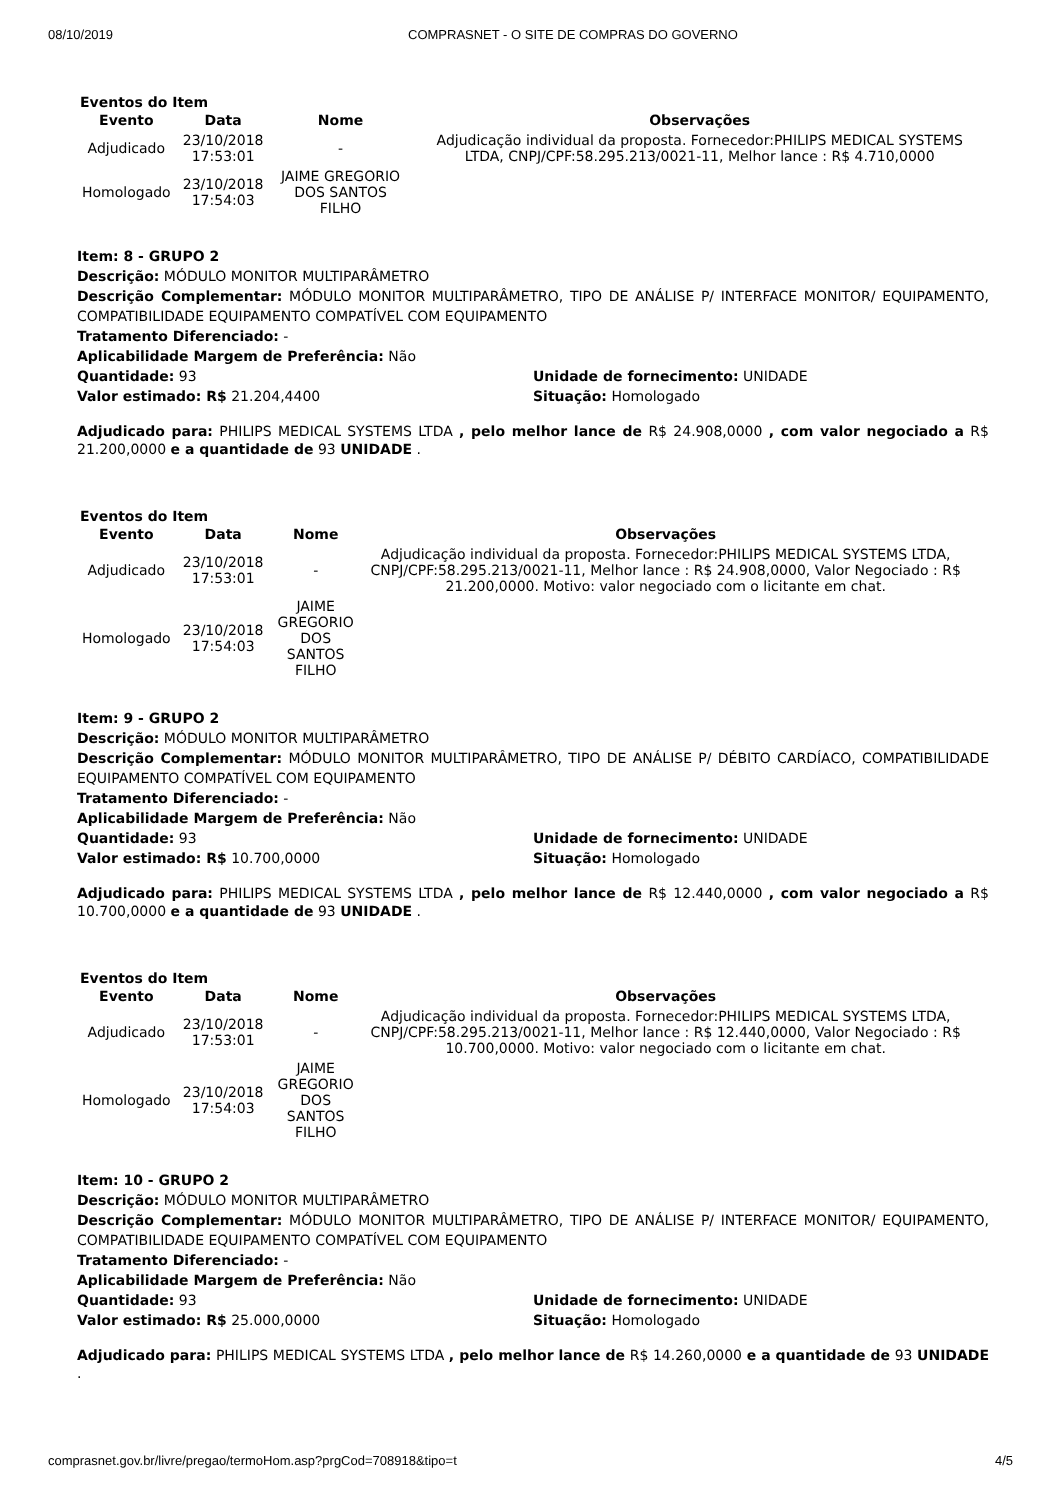08/10/2019 COMPRASNET - O SITE DE COMPRAS DO GOVERNO
Eventos do Item
| Evento | Data | Nome | Observações |
| --- | --- | --- | --- |
| Adjudicado | 23/10/2018 17:53:01 | - | Adjudicação individual da proposta. Fornecedor:PHILIPS MEDICAL SYSTEMS LTDA, CNPJ/CPF:58.295.213/0021-11, Melhor lance : R$ 4.710,0000 |
| Homologado | 23/10/2018 17:54:03 | JAIME GREGORIO DOS SANTOS FILHO | |
Item: 8 - GRUPO 2
Descrição: MÓDULO MONITOR MULTIPARÂMETRO
Descrição Complementar: MÓDULO MONITOR MULTIPARÂMETRO, TIPO DE ANÁLISE P/ INTERFACE MONITOR/ EQUIPAMENTO, COMPATIBILIDADE EQUIPAMENTO COMPATÍVEL COM EQUIPAMENTO
Tratamento Diferenciado: -
Aplicabilidade Margem de Preferência: Não
Quantidade: 93
Valor estimado: R$ 21.204,4400
Unidade de fornecimento: UNIDADE
Situação: Homologado
Adjudicado para: PHILIPS MEDICAL SYSTEMS LTDA , pelo melhor lance de R$ 24.908,0000 , com valor negociado a R$ 21.200,0000 e a quantidade de 93 UNIDADE .
Eventos do Item
| Evento | Data | Nome | Observações |
| --- | --- | --- | --- |
| Adjudicado | 23/10/2018 17:53:01 | - | Adjudicação individual da proposta. Fornecedor:PHILIPS MEDICAL SYSTEMS LTDA, CNPJ/CPF:58.295.213/0021-11, Melhor lance : R$ 24.908,0000, Valor Negociado : R$ 21.200,0000. Motivo: valor negociado com o licitante em chat. |
| Homologado | 23/10/2018 17:54:03 | JAIME GREGORIO DOS SANTOS FILHO | |
Item: 9 - GRUPO 2
Descrição: MÓDULO MONITOR MULTIPARÂMETRO
Descrição Complementar: MÓDULO MONITOR MULTIPARÂMETRO, TIPO DE ANÁLISE P/ DÉBITO CARDÍACO, COMPATIBILIDADE EQUIPAMENTO COMPATÍVEL COM EQUIPAMENTO
Tratamento Diferenciado: -
Aplicabilidade Margem de Preferência: Não
Quantidade: 93
Valor estimado: R$ 10.700,0000
Unidade de fornecimento: UNIDADE
Situação: Homologado
Adjudicado para: PHILIPS MEDICAL SYSTEMS LTDA , pelo melhor lance de R$ 12.440,0000 , com valor negociado a R$ 10.700,0000 e a quantidade de 93 UNIDADE .
Eventos do Item
| Evento | Data | Nome | Observações |
| --- | --- | --- | --- |
| Adjudicado | 23/10/2018 17:53:01 | - | Adjudicação individual da proposta. Fornecedor:PHILIPS MEDICAL SYSTEMS LTDA, CNPJ/CPF:58.295.213/0021-11, Melhor lance : R$ 12.440,0000, Valor Negociado : R$ 10.700,0000. Motivo: valor negociado com o licitante em chat. |
| Homologado | 23/10/2018 17:54:03 | JAIME GREGORIO DOS SANTOS FILHO | |
Item: 10 - GRUPO 2
Descrição: MÓDULO MONITOR MULTIPARÂMETRO
Descrição Complementar: MÓDULO MONITOR MULTIPARÂMETRO, TIPO DE ANÁLISE P/ INTERFACE MONITOR/ EQUIPAMENTO, COMPATIBILIDADE EQUIPAMENTO COMPATÍVEL COM EQUIPAMENTO
Tratamento Diferenciado: -
Aplicabilidade Margem de Preferência: Não
Quantidade: 93
Valor estimado: R$ 25.000,0000
Unidade de fornecimento: UNIDADE
Situação: Homologado
Adjudicado para: PHILIPS MEDICAL SYSTEMS LTDA , pelo melhor lance de R$ 14.260,0000 e a quantidade de 93 UNIDADE .
comprasnet.gov.br/livre/pregao/termoHom.asp?prgCod=708918&tipo=t 4/5